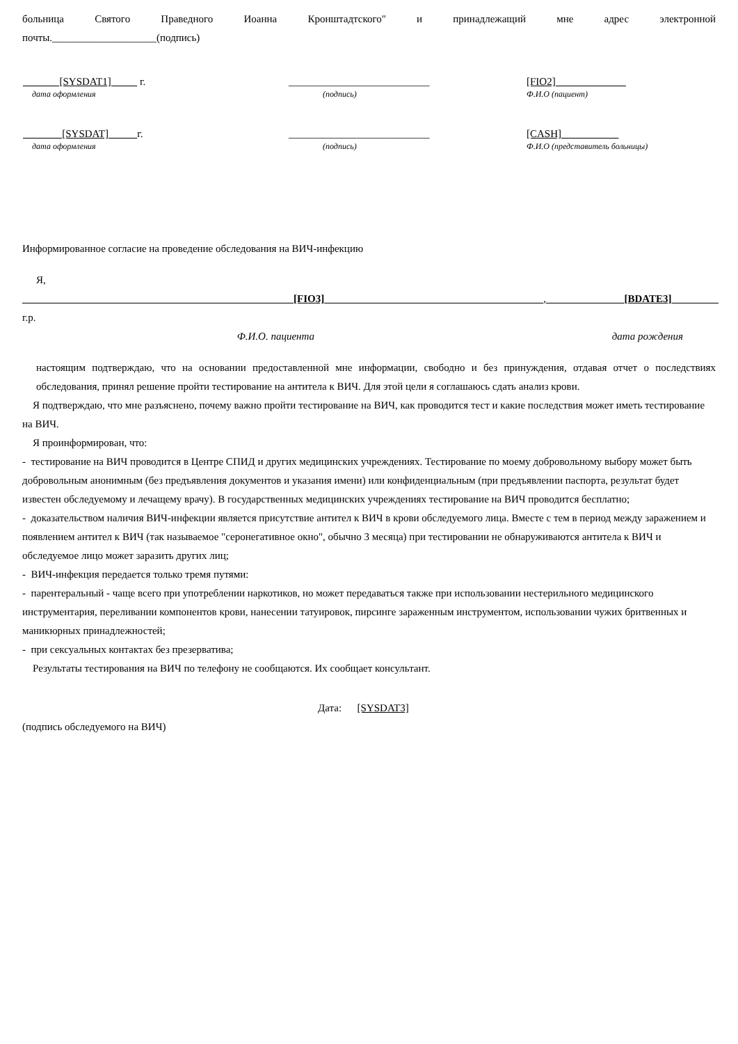больница Святого Праведного Иоанна Кронштадтского" и принадлежащий мне адрес электронной
почты.____________________(подпись)
| [SYSDAT1] г. | ___________________________ | [FIO2] |
| дата оформления | (подпись) | Ф.И.О (пациент) |
| [SYSDAT] г. | ___________________________ | [CASH] |
| дата оформления | (подпись) | Ф.И.О (представитель больницы) |
Информированное согласие на проведение обследования на ВИЧ-инфекцию
Я,
[FIO3] , [BDATE3] г.р.
Ф.И.О. пациента дата рождения
настоящим подтверждаю, что на основании предоставленной мне информации, свободно и без принуждения, отдавая отчет о последствиях обследования, принял решение пройти тестирование на антитела к ВИЧ. Для этой цели я соглашаюсь сдать анализ крови.
Я подтверждаю, что мне разъяснено, почему важно пройти тестирование на ВИЧ, как проводится тест и какие последствия может иметь тестирование на ВИЧ.
Я проинформирован, что:
- тестирование на ВИЧ проводится в Центре СПИД и других медицинских учреждениях. Тестирование по моему добровольному выбору может быть добровольным анонимным (без предъявления документов и указания имени) или конфиденциальным (при предъявлении паспорта, результат будет известен обследуемому и лечащему врачу). В государственных медицинских учреждениях тестирование на ВИЧ проводится бесплатно;
- доказательством наличия ВИЧ-инфекции является присутствие антител к ВИЧ в крови обследуемого лица. Вместе с тем в период между заражением и появлением антител к ВИЧ (так называемое "серонегативное окно", обычно 3 месяца) при тестировании не обнаруживаются антитела к ВИЧ и обследуемое лицо может заразить других лиц;
- ВИЧ-инфекция передается только тремя путями:
- парентеральный - чаще всего при употреблении наркотиков, но может передаваться также при использовании нестерильного медицинского инструментария, переливании компонентов крови, нанесении татуировок, пирсинге зараженным инструментом, использовании чужих бритвенных и маникюрных принадлежностей;
- при сексуальных контактах без презерватива;
Результаты тестирования на ВИЧ по телефону не сообщаются. Их сообщает консультант.
Дата: [SYSDAT3]
(подпись обследуемого на ВИЧ)